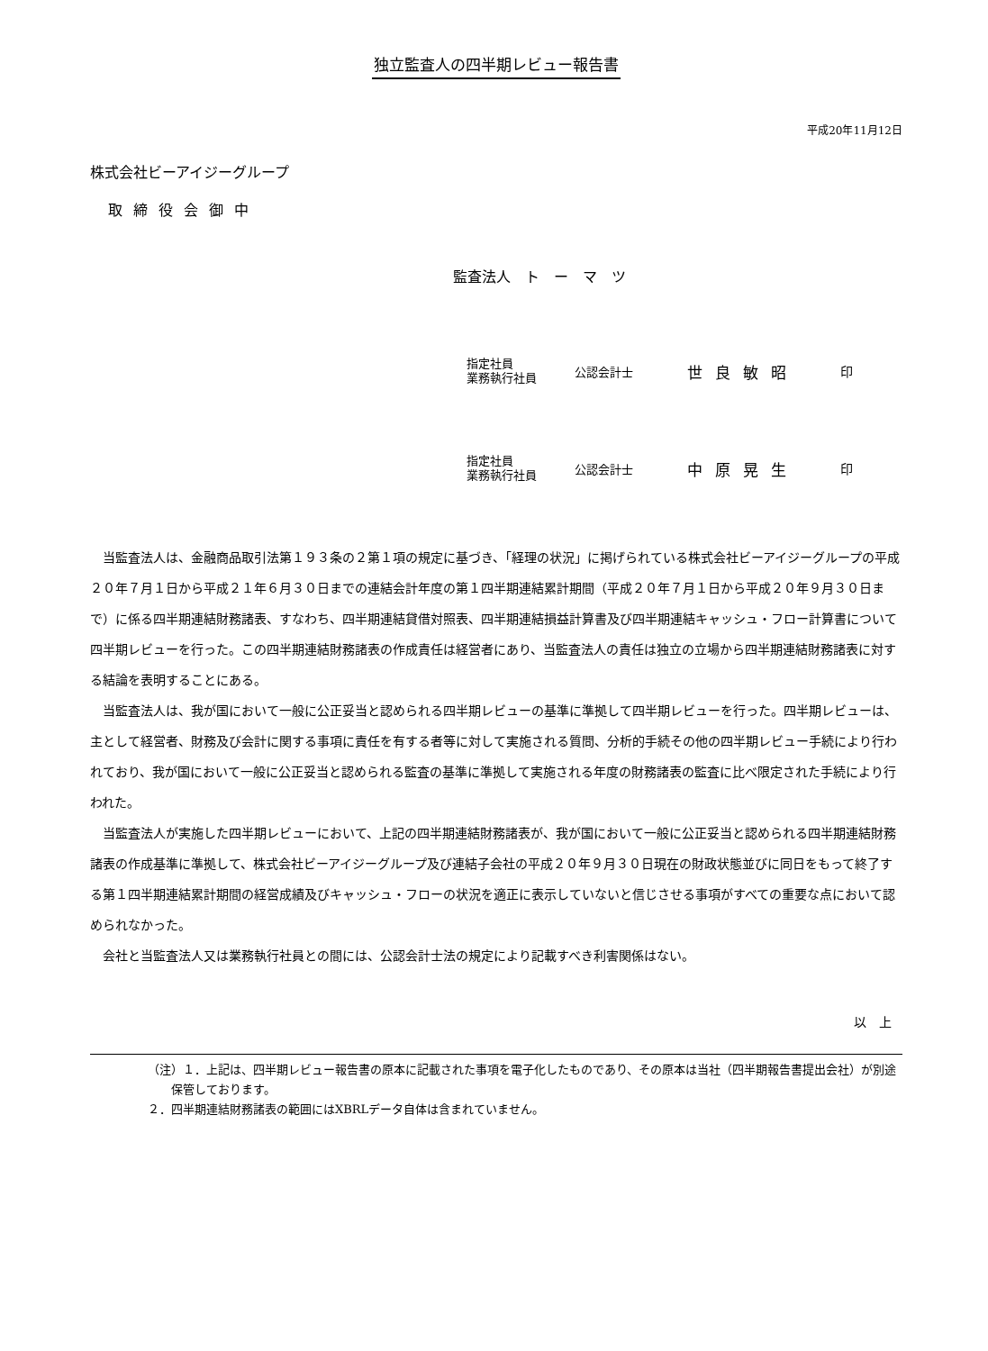独立監査人の四半期レビュー報告書
平成20年11月12日
株式会社ビーアイジーグループ
取締役会御中
監査法人　ト　ー　マ　ツ
指定社員
業務執行社員
公認会計士
世良敏昭
印
指定社員
業務執行社員
公認会計士
中原晃生
印
当監査法人は、金融商品取引法第１９３条の２第１項の規定に基づき、「経理の状況」に掲げられている株式会社ビーアイジーグループの平成２０年７月１日から平成２１年６月３０日までの連結会計年度の第１四半期連結累計期間（平成２０年７月１日から平成２０年９月３０日まで）に係る四半期連結財務諸表、すなわち、四半期連結貸借対照表、四半期連結損益計算書及び四半期連結キャッシュ・フロー計算書について四半期レビューを行った。この四半期連結財務諸表の作成責任は経営者にあり、当監査法人の責任は独立の立場から四半期連結財務諸表に対する結論を表明することにある。
当監査法人は、我が国において一般に公正妥当と認められる四半期レビューの基準に準拠して四半期レビューを行った。四半期レビューは、主として経営者、財務及び会計に関する事項に責任を有する者等に対して実施される質問、分析的手続その他の四半期レビュー手続により行われており、我が国において一般に公正妥当と認められる監査の基準に準拠して実施される年度の財務諸表の監査に比べ限定された手続により行われた。
当監査法人が実施した四半期レビューにおいて、上記の四半期連結財務諸表が、我が国において一般に公正妥当と認められる四半期連結財務諸表の作成基準に準拠して、株式会社ビーアイジーグループ及び連結子会社の平成２０年９月３０日現在の財政状態並びに同日をもって終了する第１四半期連結累計期間の経営成績及びキャッシュ・フローの状況を適正に表示していないと信じさせる事項がすべての重要な点において認められなかった。
会社と当監査法人又は業務執行社員との間には、公認会計士法の規定により記載すべき利害関係はない。
以　上
（注）１．上記は、四半期レビュー報告書の原本に記載された事項を電子化したものであり、その原本は当社（四半期報告書提出会社）が別途保管しております。
２．四半期連結財務諸表の範囲にはXBRLデータ自体は含まれていません。